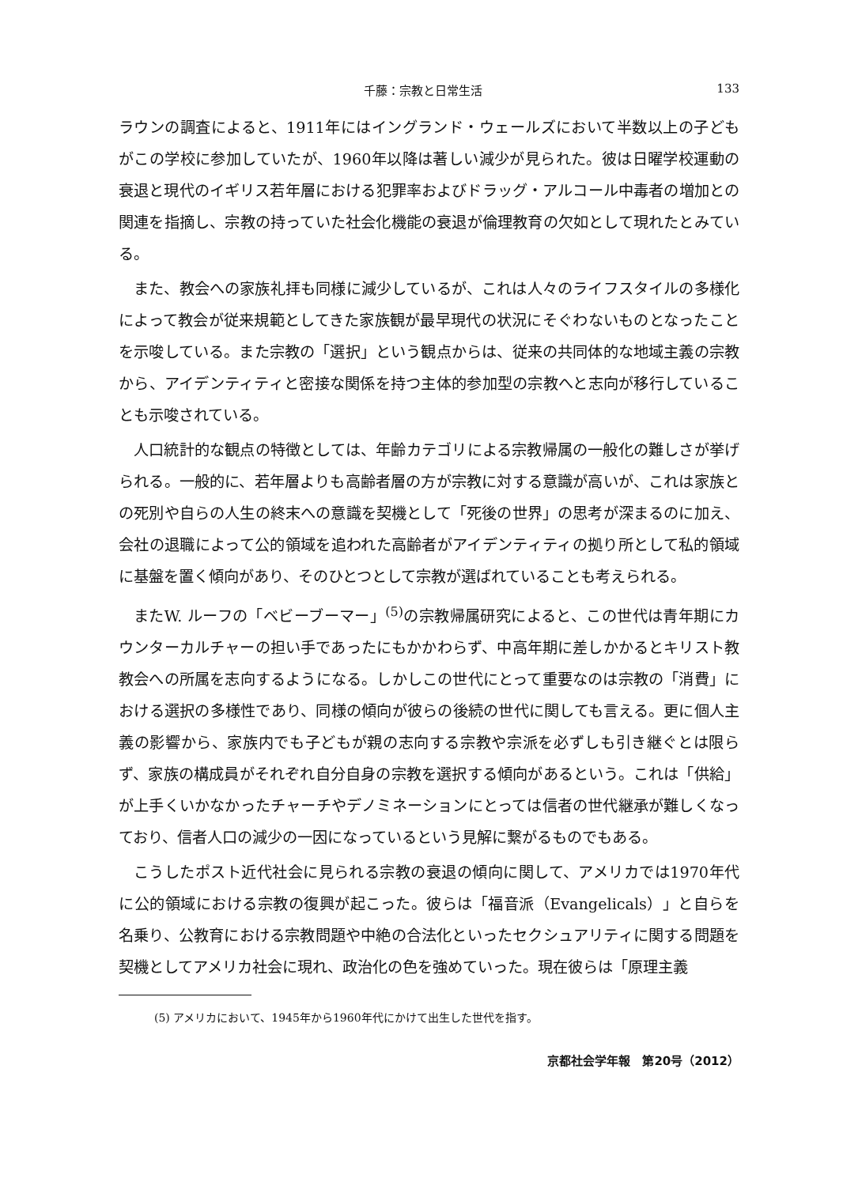千藤：宗教と日常生活 133
ラウンの調査によると、1911年にはイングランド・ウェールズにおいて半数以上の子どもがこの学校に参加していたが、1960年以降は著しい減少が見られた。彼は日曜学校運動の衰退と現代のイギリス若年層における犯罪率およびドラッグ・アルコール中毒者の増加との関連を指摘し、宗教の持っていた社会化機能の衰退が倫理教育の欠如として現れたとみている。
また、教会への家族礼拝も同様に減少しているが、これは人々のライフスタイルの多様化によって教会が従来規範としてきた家族観が最早現代の状況にそぐわないものとなったことを示唆している。また宗教の「選択」という観点からは、従来の共同体的な地域主義の宗教から、アイデンティティと密接な関係を持つ主体的参加型の宗教へと志向が移行していることも示唆されている。
人口統計的な観点の特徴としては、年齢カテゴリによる宗教帰属の一般化の難しさが挙げられる。一般的に、若年層よりも高齢者層の方が宗教に対する意識が高いが、これは家族との死別や自らの人生の終末への意識を契機として「死後の世界」の思考が深まるのに加え、会社の退職によって公的領域を追われた高齢者がアイデンティティの拠り所として私的領域に基盤を置く傾向があり、そのひとつとして宗教が選ばれていることも考えられる。
またW. ルーフの「ベビーブーマー」<sup>(5)</sup>の宗教帰属研究によると、この世代は青年期にカウンターカルチャーの担い手であったにもかかわらず、中高年期に差しかかるとキリスト教教会への所属を志向するようになる。しかしこの世代にとって重要なのは宗教の「消費」における選択の多様性であり、同様の傾向が彼らの後続の世代に関しても言える。更に個人主義の影響から、家族内でも子どもが親の志向する宗教や宗派を必ずしも引き継ぐとは限らず、家族の構成員がそれぞれ自分自身の宗教を選択する傾向があるという。これは「供給」が上手くいかなかったチャーチやデノミネーションにとっては信者の世代継承が難しくなっており、信者人口の減少の一因になっているという見解に繋がるものでもある。
こうしたポスト近代社会に見られる宗教の衰退の傾向に関して、アメリカでは1970年代に公的領域における宗教の復興が起こった。彼らは「福音派（Evangelicals）」と自らを名乗り、公教育における宗教問題や中絶の合法化といったセクシュアリティに関する問題を契機としてアメリカ社会に現れ、政治化の色を強めていった。現在彼らは「原理主義
(5) アメリカにおいて、1945年から1960年代にかけて出生した世代を指す。
京都社会学年報　第20号（2012）